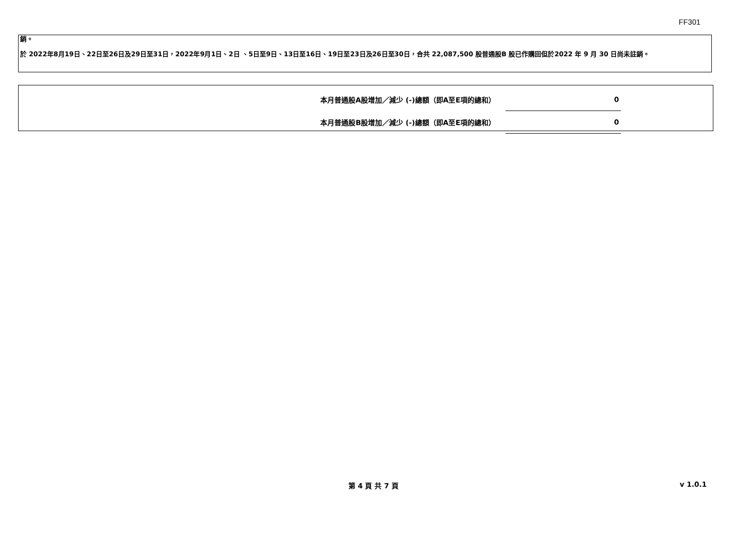FF301
銷。
於 2022年8月19日、22日至26日及29日至31日，2022年9月1日、2日 、5日至9日、13日至16日、19日至23日及26日至30日，合共 22,087,500 股普通股B 股已作購回但於2022 年 9 月 30 日尚未註銷。
| 本月普通股A股增加／減少 (-)總額（即A至E項的總和） | 0 |
| 本月普通股B股增加／減少 (-)總額（即A至E項的總和） | 0 |
第 4 頁 共 7 頁 v 1.0.1